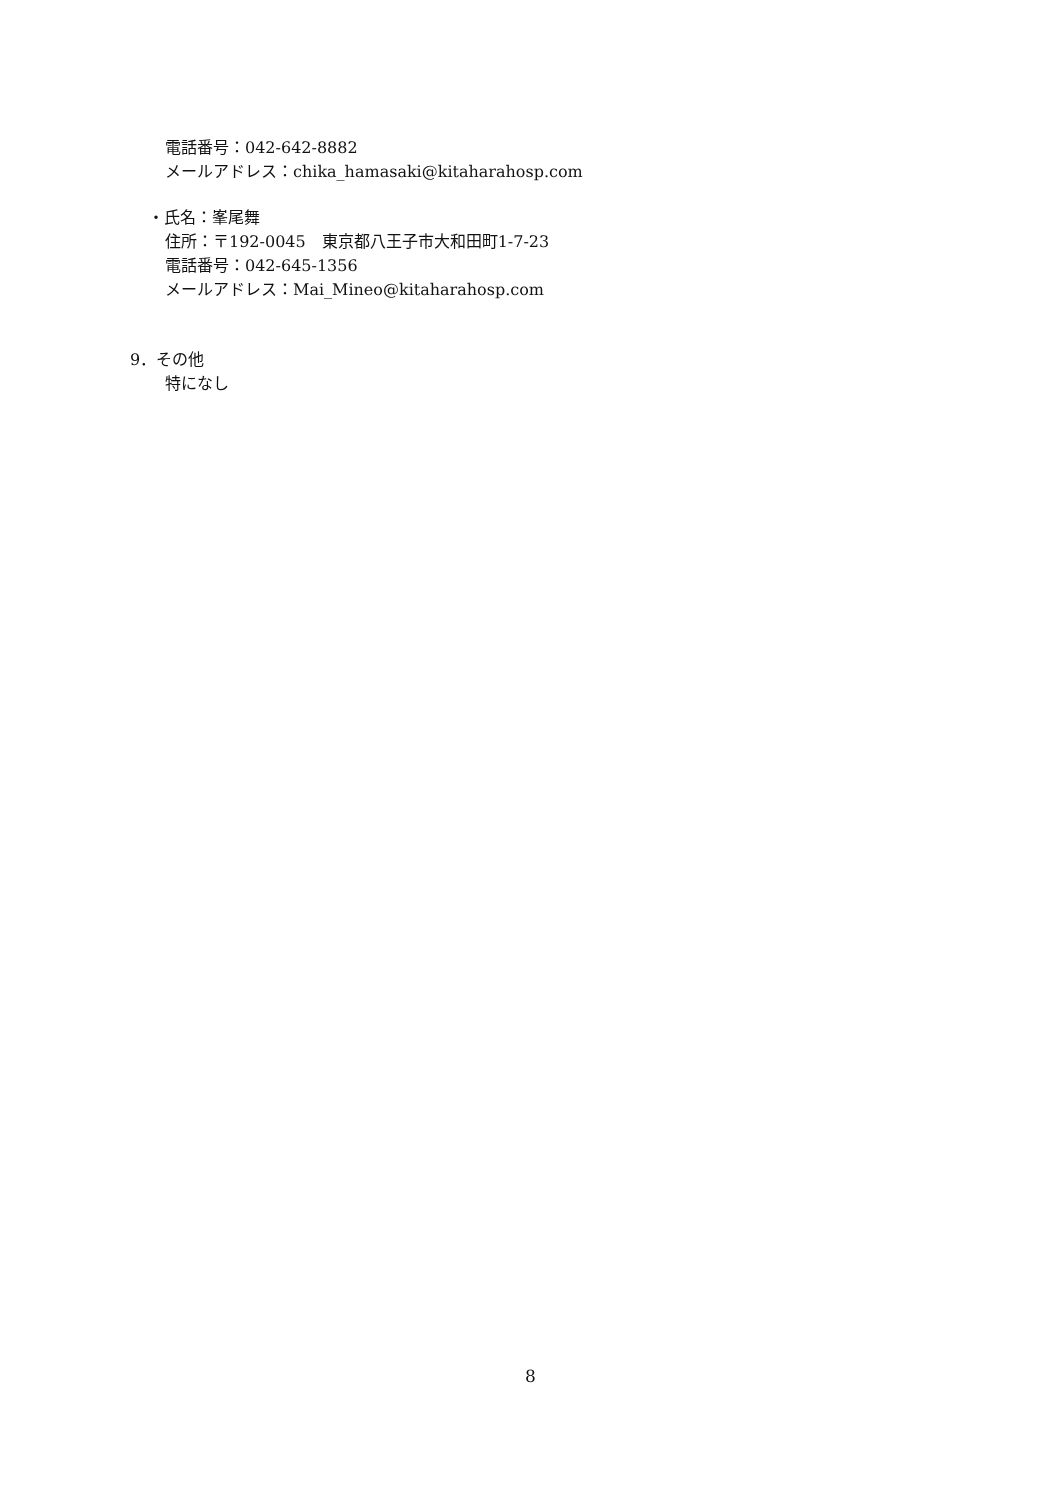電話番号：042-642-8882
メールアドレス：chika_hamasaki@kitaharahosp.com
・氏名：峯尾舞
住所：〒192-0045　東京都八王子市大和田町1-7-23
電話番号：042-645-1356
メールアドレス：Mai_Mineo@kitaharahosp.com
9．その他
特になし
8